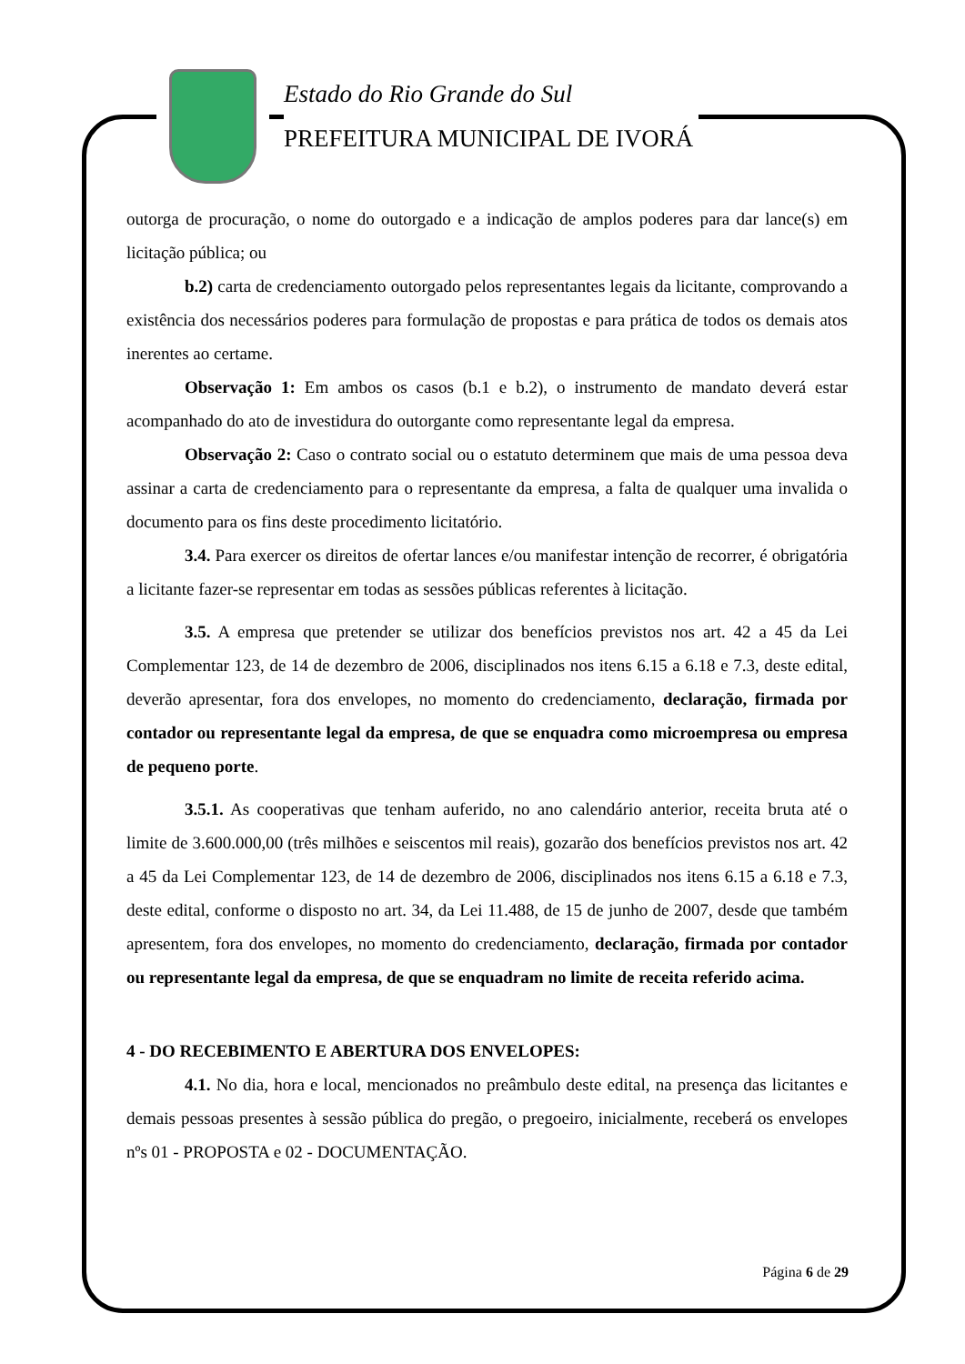Estado do Rio Grande do Sul
PREFEITURA MUNICIPAL DE IVORÁ
outorga de procuração, o nome do outorgado e a indicação de amplos poderes para dar lance(s) em licitação pública; ou
b.2) carta de credenciamento outorgado pelos representantes legais da licitante, comprovando a existência dos necessários poderes para formulação de propostas e para prática de todos os demais atos inerentes ao certame.
Observação 1: Em ambos os casos (b.1 e b.2), o instrumento de mandato deverá estar acompanhado do ato de investidura do outorgante como representante legal da empresa.
Observação 2: Caso o contrato social ou o estatuto determinem que mais de uma pessoa deva assinar a carta de credenciamento para o representante da empresa, a falta de qualquer uma invalida o documento para os fins deste procedimento licitatório.
3.4. Para exercer os direitos de ofertar lances e/ou manifestar intenção de recorrer, é obrigatória a licitante fazer-se representar em todas as sessões públicas referentes à licitação.
3.5. A empresa que pretender se utilizar dos benefícios previstos nos art. 42 a 45 da Lei Complementar 123, de 14 de dezembro de 2006, disciplinados nos itens 6.15 a 6.18 e 7.3, deste edital, deverão apresentar, fora dos envelopes, no momento do credenciamento, declaração, firmada por contador ou representante legal da empresa, de que se enquadra como microempresa ou empresa de pequeno porte.
3.5.1. As cooperativas que tenham auferido, no ano calendário anterior, receita bruta até o limite de 3.600.000,00 (três milhões e seiscentos mil reais), gozarão dos benefícios previstos nos art. 42 a 45 da Lei Complementar 123, de 14 de dezembro de 2006, disciplinados nos itens 6.15 a 6.18 e 7.3, deste edital, conforme o disposto no art. 34, da Lei 11.488, de 15 de junho de 2007, desde que também apresentem, fora dos envelopes, no momento do credenciamento, declaração, firmada por contador ou representante legal da empresa, de que se enquadram no limite de receita referido acima.
4 - DO RECEBIMENTO E ABERTURA DOS ENVELOPES:
4.1. No dia, hora e local, mencionados no preâmbulo deste edital, na presença das licitantes e demais pessoas presentes à sessão pública do pregão, o pregoeiro, inicialmente, receberá os envelopes nºs 01 - PROPOSTA e 02 - DOCUMENTAÇÃO.
Página 6 de 29